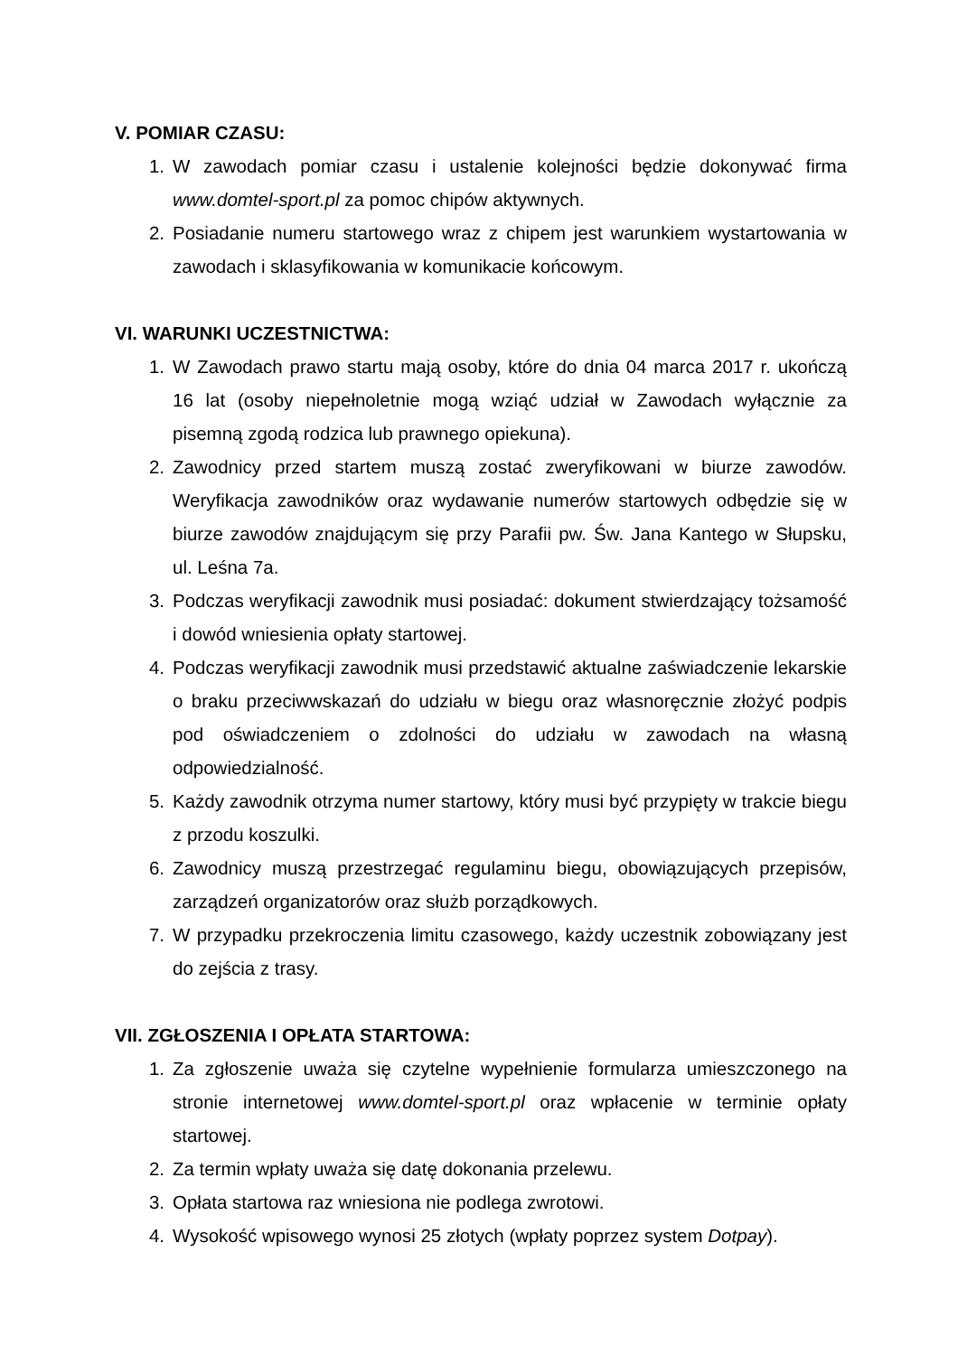V. POMIAR CZASU:
1. W zawodach pomiar czasu i ustalenie kolejności będzie dokonywać firma www.domtel-sport.pl za pomoc chipów aktywnych.
2. Posiadanie numeru startowego wraz z chipem jest warunkiem wystartowania w zawodach i sklasyfikowania w komunikacie końcowym.
VI. WARUNKI UCZESTNICTWA:
1. W Zawodach prawo startu mają osoby, które do dnia 04 marca 2017 r. ukończą 16 lat (osoby niepełnoletnie mogą wziąć udział w Zawodach wyłącznie za pisemną zgodą rodzica lub prawnego opiekuna).
2. Zawodnicy przed startem muszą zostać zweryfikowani w biurze zawodów. Weryfikacja zawodników oraz wydawanie numerów startowych odbędzie się w biurze zawodów znajdującym się przy Parafii pw. Św. Jana Kantego w Słupsku, ul. Leśna 7a.
3. Podczas weryfikacji zawodnik musi posiadać: dokument stwierdzający tożsamość i dowód wniesienia opłaty startowej.
4. Podczas weryfikacji zawodnik musi przedstawić aktualne zaświadczenie lekarskie o braku przeciwwskazań do udziału w biegu oraz własnoręcznie złożyć podpis pod oświadczeniem o zdolności do udziału w zawodach na własną odpowiedzialność.
5. Każdy zawodnik otrzyma numer startowy, który musi być przypięty w trakcie biegu z przodu koszulki.
6. Zawodnicy muszą przestrzegać regulaminu biegu, obowiązujących przepisów, zarządzeń organizatorów oraz służb porządkowych.
7. W przypadku przekroczenia limitu czasowego, każdy uczestnik zobowiązany jest do zejścia z trasy.
VII. ZGŁOSZENIA I OPŁATA STARTOWA:
1. Za zgłoszenie uważa się czytelne wypełnienie formularza umieszczonego na stronie internetowej www.domtel-sport.pl oraz wpłacenie w terminie opłaty startowej.
2. Za termin wpłaty uważa się datę dokonania przelewu.
3. Opłata startowa raz wniesiona nie podlega zwrotowi.
4. Wysokość wpisowego wynosi 25 złotych (wpłaty poprzez system Dotpay).